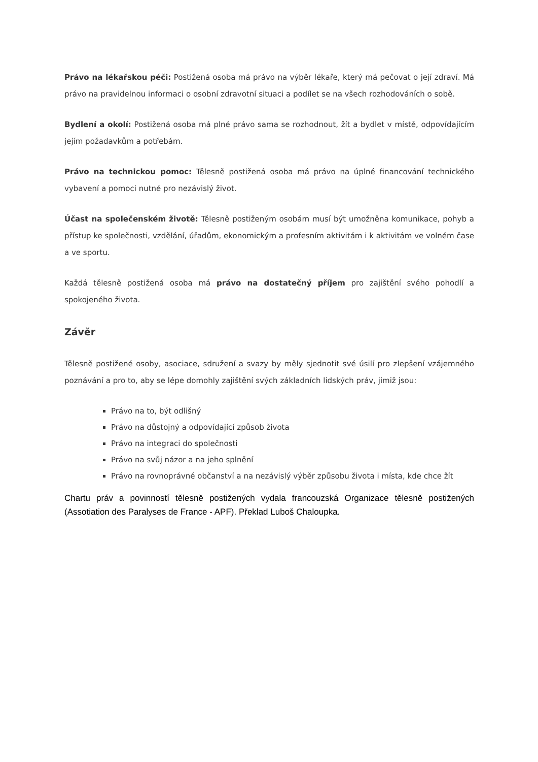Právo na lékařskou péči: Postižená osoba má právo na výběr lékaře, který má pečovat o její zdraví. Má právo na pravidelnou informaci o osobní zdravotní situaci a podílet se na všech rozhodováních o sobě.
Bydlení a okolí: Postižená osoba má plné právo sama se rozhodnout, žít a bydlet v místě, odpovídajícím jejím požadavkům a potřebám.
Právo na technickou pomoc: Tělesně postižená osoba má právo na úplné financování technického vybavení a pomoci nutné pro nezávislý život.
Účast na společenském životě: Tělesně postiženým osobám musí být umožněna komunikace, pohyb a přístup ke společnosti, vzdělání, úřadům, ekonomickým a profesním aktivitám i k aktivitám ve volném čase a ve sportu.
Každá tělesně postižená osoba má právo na dostatečný příjem pro zajištění svého pohodlí a spokojeného života.
Závěr
Tělesně postižené osoby, asociace, sdružení a svazy by měly sjednotit své úsilí pro zlepšení vzájemného poznávání a pro to, aby se lépe domohly zajištění svých základních lidských práv, jimiž jsou:
Právo na to, být odlišný
Právo na důstojný a odpovídající způsob života
Právo na integraci do společnosti
Právo na svůj názor a na jeho splnění
Právo na rovnoprávné občanství a na nezávislý výběr způsobu života i místa, kde chce žít
Chartu práv a povinností tělesně postižených vydala francouzská Organizace tělesně postižených (Assotiation des Paralyses de France - APF). Překlad Luboš Chaloupka.